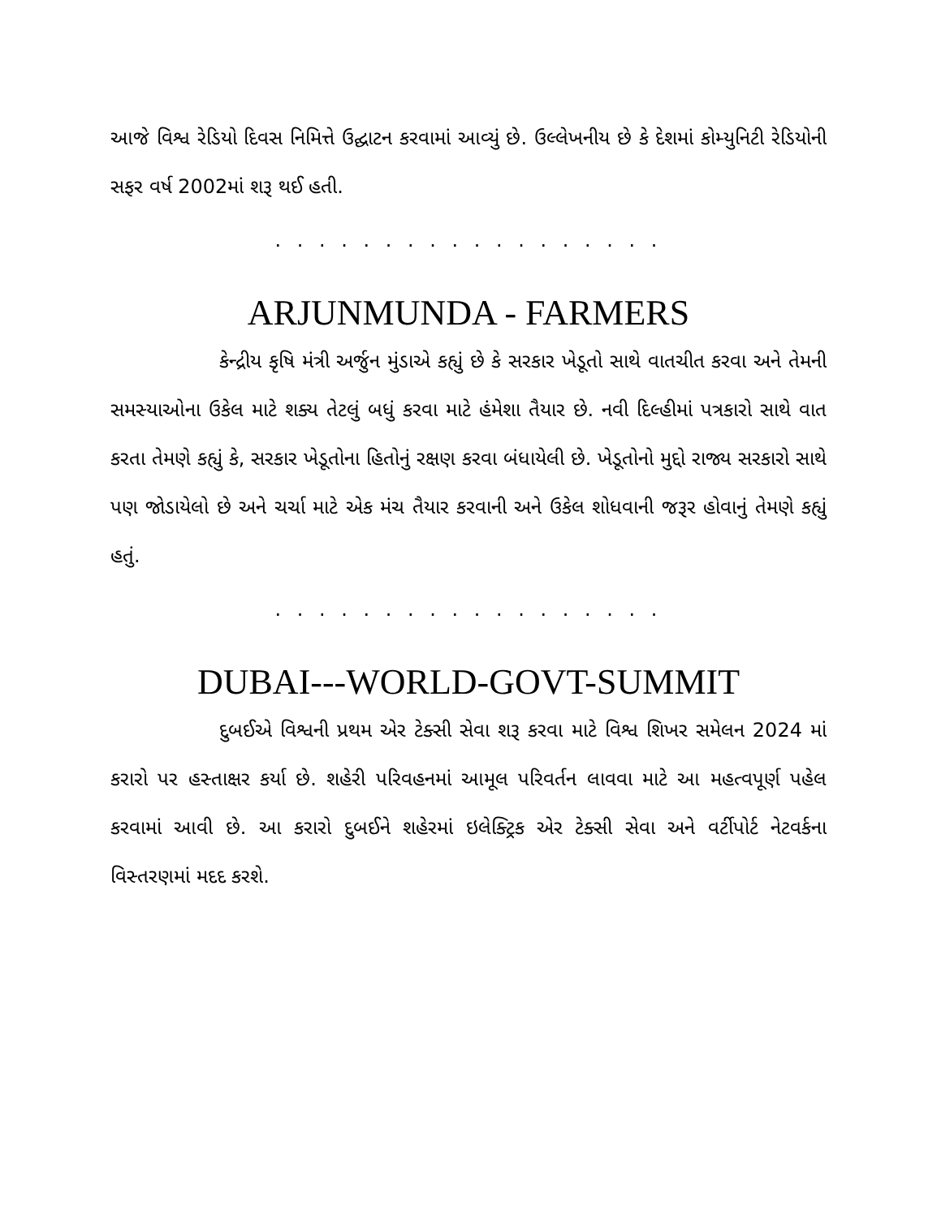આજે વિશ્વ રેડિયો દિવસ નિમિત્તે ઉદ્ઘાટન કરવામાં આવ્યું છે. ઉલ્લેખનીય છે કે દેશમાં કોમ્યુનિટી રેડિયોની સફર વર્ષ 2002માં શરૂ થઈ હતી.
. . . . . . . . . . . . . . . . . .
ARJUNMUNDA - FARMERS
કેન્દ્રીય કૃષિ મંત્રી અર્જુન મુંડાએ કહ્યું છે કે સરકાર ખેડૂતો સાથે વાતચીત કરવા અને તેમની સમસ્યાઓના ઉકેલ માટે શક્ય તેટલું બધું કરવા માટે હંમેશા તૈયાર છે. નવી દિલ્હીમાં પત્રકારો સાથે વાત કરતા તેમણે કહ્યું કે, સરકાર ખેડૂતોના હિતોનું રક્ષણ કરવા બંધાયેલી છે. ખેડૂતોનો મુદ્દો રાજ્ય સરકારો સાથે પણ જોડાયેલો છે અને ચર્ચા માટે એક મંચ તૈયાર કરવાની અને ઉકેલ શોધવાની જરૂર હોવાનું તેમણે કહ્યું હતું.
. . . . . . . . . . . . . . . . . .
DUBAI---WORLD-GOVT-SUMMIT
દુબઈએ વિશ્વની પ્રથમ એર ટેક્સી સેવા શરૂ કરવા માટે વિશ્વ શિખર સમેલન 2024 માં કરારો પર હસ્તાક્ષર કર્યા છે. શહેરી પરિવહનમાં આમૂલ પરિવર્તન લાવવા માટે આ મહત્વપૂર્ણ પહેલ કરવામાં આવી છે. આ કરારો દુબઈને શહેરમાં ઇલેક્ટ્રિક એર ટેક્સી સેવા અને વર્ટીપોર્ટ નેટવર્કના વિસ્તરણમાં મદદ કરશે.